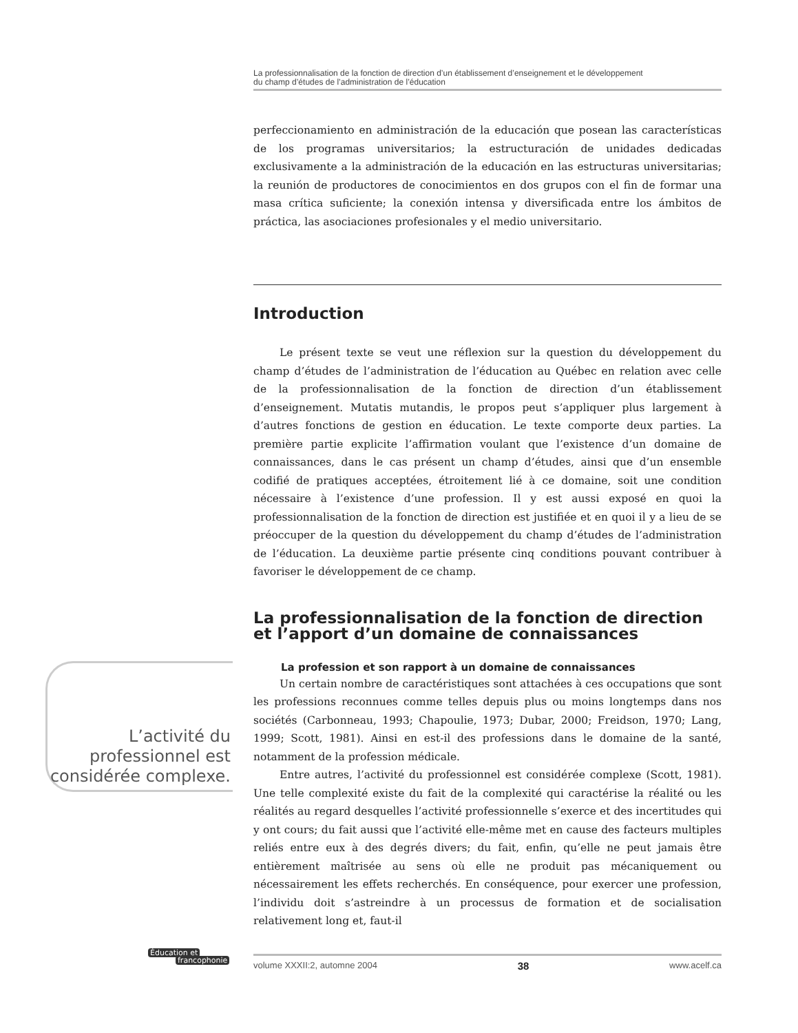La professionnalisation de la fonction de direction d’un établissement d’enseignement et le développement
du champ d’études de l’administration de l’éducation
perfeccionamiento en administración de la educación que posean las características de los programas universitarios; la estructuración de unidades dedicadas exclusivamente a la administración de la educación en las estructuras universitarias; la reunión de productores de conocimientos en dos grupos con el fin de formar una masa crítica suficiente; la conexión intensa y diversificada entre los ámbitos de práctica, las asociaciones profesionales y el medio universitario.
Introduction
Le présent texte se veut une réflexion sur la question du développement du champ d’études de l’administration de l’éducation au Québec en relation avec celle de la professionnalisation de la fonction de direction d’un établissement d’enseignement. Mutatis mutandis, le propos peut s’appliquer plus largement à d’autres fonctions de gestion en éducation. Le texte comporte deux parties. La première partie explicite l’affirmation voulant que l’existence d’un domaine de connaissances, dans le cas présent un champ d’études, ainsi que d’un ensemble codifié de pratiques acceptées, étroitement lié à ce domaine, soit une condition nécessaire à l’existence d’une profession. Il y est aussi exposé en quoi la professionnalisation de la fonction de direction est justifiée et en quoi il y a lieu de se préoccuper de la question du développement du champ d’études de l’administration de l’éducation. La deuxième partie présente cinq conditions pouvant contribuer à favoriser le développement de ce champ.
La professionnalisation de la fonction de direction et l’apport d’un domaine de connaissances
La profession et son rapport à un domaine de connaissances
Un certain nombre de caractéristiques sont attachées à ces occupations que sont les professions reconnues comme telles depuis plus ou moins longtemps dans nos sociétés (Carbonneau, 1993; Chapoulie, 1973; Dubar, 2000; Freidson, 1970; Lang, 1999; Scott, 1981). Ainsi en est-il des professions dans le domaine de la santé, notamment de la profession médicale.
Entre autres, l’activité du professionnel est considérée complexe (Scott, 1981). Une telle complexité existe du fait de la complexité qui caractérise la réalité ou les réalités au regard desquelles l’activité professionnelle s’exerce et des incertitudes qui y ont cours; du fait aussi que l’activité elle-même met en cause des facteurs multiples reliés entre eux à des degrés divers; du fait, enfin, qu’elle ne peut jamais être entièrement maîtrisée au sens où elle ne produit pas mécaniquement ou nécessairement les effets recherchés. En conséquence, pour exercer une profession, l’individu doit s’astreindre à un processus de formation et de socialisation relativement long et, faut-il
L’activité du professionnel est considérée complexe.
Éducation et
francophonie
volume XXXII:2, automne 2004 38 www.acelf.ca